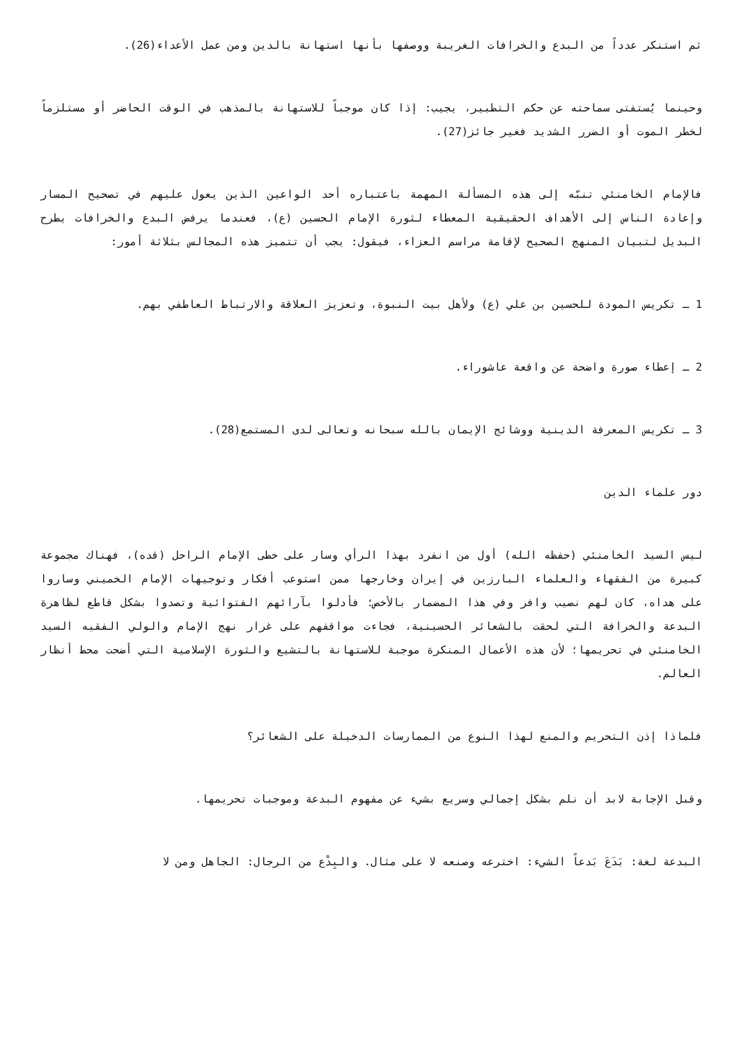ثم استنكر عدداً من البدع والخرافات الغريبة ووصفها بأنها استهانة بالدين ومن عمل الأعداء(26).
وحينما يُستفتى سماحته عن حكم التطبير، يجيب: إذا كان موجباً للاستهانة بالمذهب في الوقت الحاضر أو مستلزماً لخطر الموت أو الضرر الشديد فغير جائز(27).
فالإمام الخامنئي تنبّه إلى هذه المسألة المهمة باعتباره أحد الواعين الذين يعول عليهم في تصحيح المسار وإعادة الناس إلى الأهداف الحقيقية المعطاء لثورة الإمام الحسين (ع)، فعندما يرفض البدع والخرافات يطرح البديل لتبيان المنهج الصحيح لإقامة مراسم العزاء، فيقول: يجب أن تتميز هذه المجالس بثلاثة أمور:
1 ـ تكريس المودة للحسين بن علي (ع) ولأهل بيت النبوة، وتعزيز العلاقة والارتباط العاطفي بهم.
2 ـ إعطاء صورة واضحة عن واقعة عاشوراء.
3 ـ تكريس المعرفة الدينية ووشائج الإيمان بالله سبحانه وتعالى لدى المستمع(28).
دور علماء الدين
ليس السيد الخامنئي (حفظه الله) أول من انفرد بهذا الرأي وسار على خطى الإمام الراحل (قده)، فهناك مجموعة كبيرة من الفقهاء والعلماء البارزين في إيران وخارجها ممن استوعب أفكار وتوجيهات الإمام الخميني وساروا على هداه، كان لهم نصيب وافر وفي هذا المضمار بالأخص؛ فأدلوا بآرائهم الفتوائية وتصدوا بشكل قاطع لظاهرة البدعة والخرافة التي لحقت بالشعائر الحسينية، فجاءت مواقفهم على غرار نهج الإمام والولي الفقيه السيد الخامنئي في تحريمها؛ لأن هذه الأعمال المنكرة موجبة للاستهانة بالتشيع والثورة الإسلامية التي أضحت محط أنظار العالم.
فلماذا إذن التحريم والمنع لهذا النوع من الممارسات الدخيلة على الشعائر؟
وقبل الإجابة لابد أن نلم بشكل إجمالي وسريع بشيء عن مفهوم البدعة وموجبات تحريمها.
البدعة لغة: بَدَعَ بَدعاً الشيء: اخترعه وصنعه لا على مثال. والبِدْع من الرجال: الجاهل ومن لا